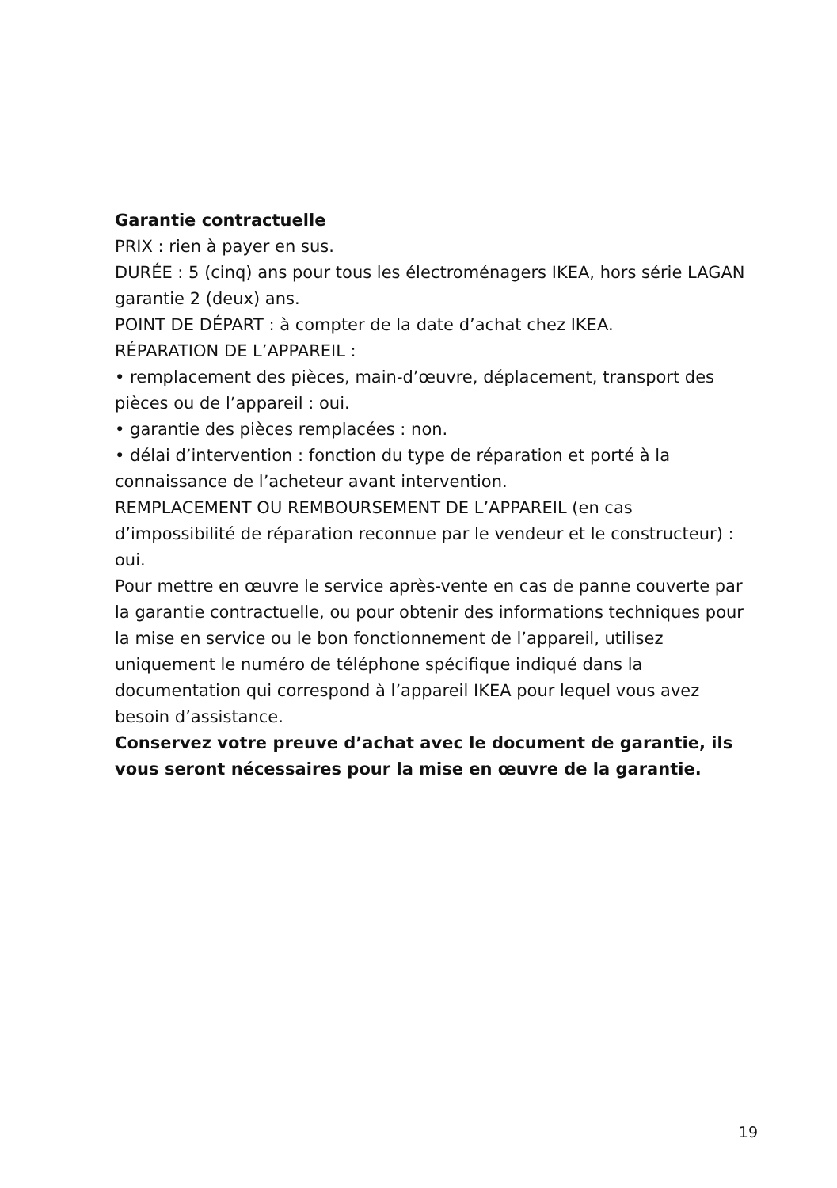Garantie contractuelle
PRIX : rien à payer en sus.
DURÉE : 5 (cinq) ans pour tous les électroménagers IKEA, hors série LAGAN garantie 2 (deux) ans.
POINT DE DÉPART : à compter de la date d’achat chez IKEA.
RÉPARATION DE L’APPAREIL :
• remplacement des pièces, main-d’œuvre, déplacement, transport des pièces ou de l’appareil : oui.
• garantie des pièces remplacées : non.
• délai d’intervention : fonction du type de réparation et porté à la connaissance de l’acheteur avant intervention.
REMPLACEMENT OU REMBOURSEMENT DE L’APPAREIL (en cas d’impossibilité de réparation reconnue par le vendeur et le constructeur) : oui.
Pour mettre en œuvre le service après-vente en cas de panne couverte par la garantie contractuelle, ou pour obtenir des informations techniques pour la mise en service ou le bon fonctionnement de l’appareil, utilisez uniquement le numéro de téléphone spécifique indiqué dans la documentation qui correspond à l’appareil IKEA pour lequel vous avez besoin d’assistance.
Conservez votre preuve d’achat avec le document de garantie, ils vous seront nécessaires pour la mise en œuvre de la garantie.
19